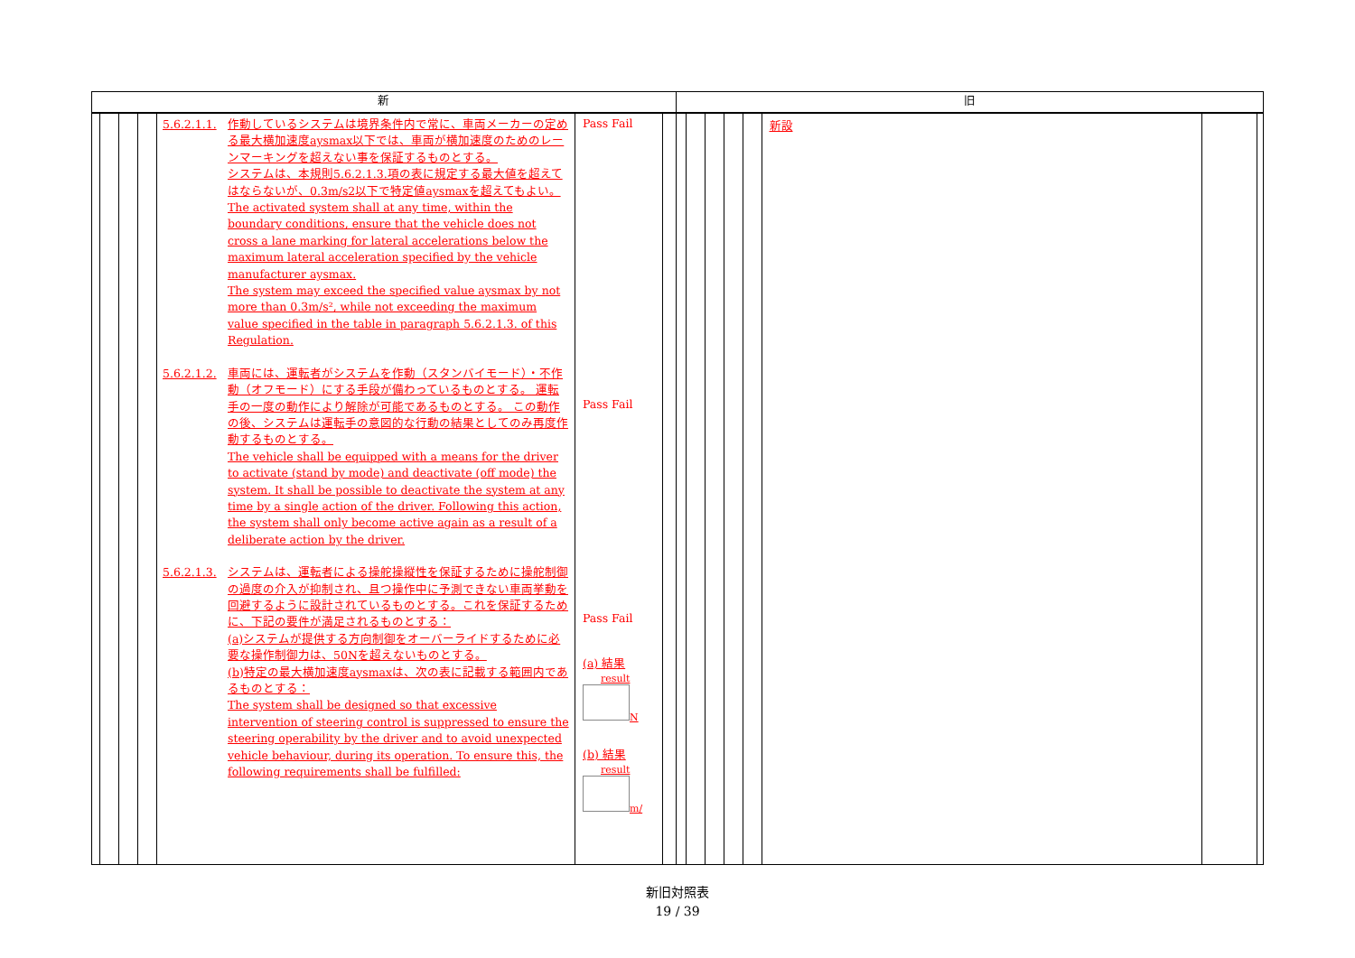新
5.6.2.1.1. 作動しているシステムは境界条件内で常に、車両メーカーの定める最大横加速度aysmax以下では、車両が横加速度のためのレーンマーキングを超えない事を保証するものとする。
システムは、本規則5.6.2.1.3.項の表に規定する最大値を超えてはならないが、0.3m/s2以下で特定値aysmaxを超えてもよい。
The activated system shall at any time, within the boundary conditions, ensure that the vehicle does not cross a lane marking for lateral accelerations below the maximum lateral acceleration specified by the vehicle manufacturer aysmax.
The system may exceed the specified value aysmax by not more than 0.3m/s², while not exceeding the maximum value specified in the table in paragraph 5.6.2.1.3. of this Regulation.
5.6.2.1.2. 車両には、運転者がシステムを作動（スタンバイモード）・不作動（オフモード）にする手段が備わっているものとする。 運転手の一度の動作により解除が可能であるものとする。 この動作の後、システムは運転手の意図的な行動の結果としてのみ再度作動するものとする。
The vehicle shall be equipped with a means for the driver to activate (stand by mode) and deactivate (off mode) the system. It shall be possible to deactivate the system at any time by a single action of the driver. Following this action, the system shall only become active again as a result of a deliberate action by the driver.
5.6.2.1.3. システムは、運転者による操舵操縦性を保証するために操舵制御の過度の介入が抑制され、且つ操作中に予測できない車両挙動を回避するように設計されているものとする。これを保証するために、下記の要件が満足されるものとする：
(a)システムが提供する方向制御をオーバーライドするために必要な操作制御力は、50Nを超えないものとする。
(b)特定の最大横加速度aysmaxは、次の表に記載する範囲内であるものとする：
The system shall be designed so that excessive intervention of steering control is suppressed to ensure the steering operability by the driver and to avoid unexpected vehicle behaviour, during its operation. To ensure this, the following requirements shall be fulfilled:
Pass Fail
Pass Fail
Pass Fail
(a) 結果
result
N
(b) 結果
result
m/
旧
新設
新旧対照表
19 / 39